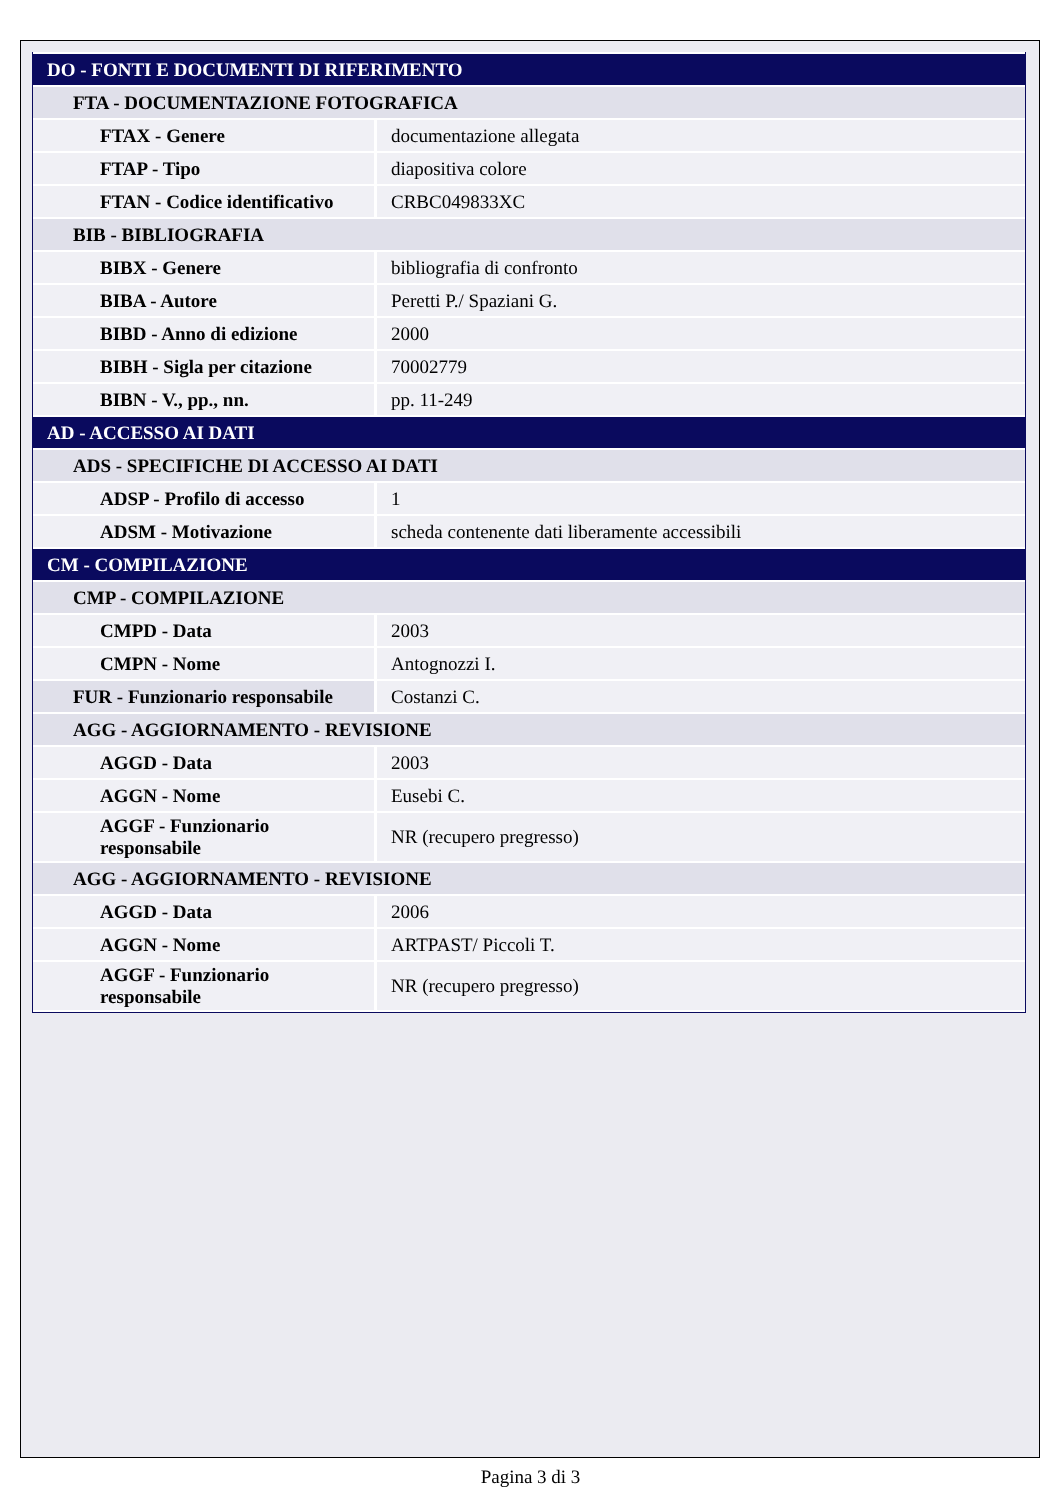| DO - FONTI E DOCUMENTI DI RIFERIMENTO | |
| FTA - DOCUMENTAZIONE FOTOGRAFICA | |
| FTAX - Genere | documentazione allegata |
| FTAP - Tipo | diapositiva colore |
| FTAN - Codice identificativo | CRBC049833XC |
| BIB - BIBLIOGRAFIA | |
| BIBX - Genere | bibliografia di confronto |
| BIBA - Autore | Peretti P./ Spaziani G. |
| BIBD - Anno di edizione | 2000 |
| BIBH - Sigla per citazione | 70002779 |
| BIBN - V., pp., nn. | pp. 11-249 |
| AD - ACCESSO AI DATI | |
| ADS - SPECIFICHE DI ACCESSO AI DATI | |
| ADSP - Profilo di accesso | 1 |
| ADSM - Motivazione | scheda contenente dati liberamente accessibili |
| CM - COMPILAZIONE | |
| CMP - COMPILAZIONE | |
| CMPD - Data | 2003 |
| CMPN - Nome | Antognozzi I. |
| FUR - Funzionario responsabile | Costanzi C. |
| AGG - AGGIORNAMENTO - REVISIONE | |
| AGGD - Data | 2003 |
| AGGN - Nome | Eusebi C. |
| AGGF - Funzionario responsabile | NR (recupero pregresso) |
| AGG - AGGIORNAMENTO - REVISIONE | |
| AGGD - Data | 2006 |
| AGGN - Nome | ARTPAST/ Piccoli T. |
| AGGF - Funzionario responsabile | NR (recupero pregresso) |
Pagina 3 di 3